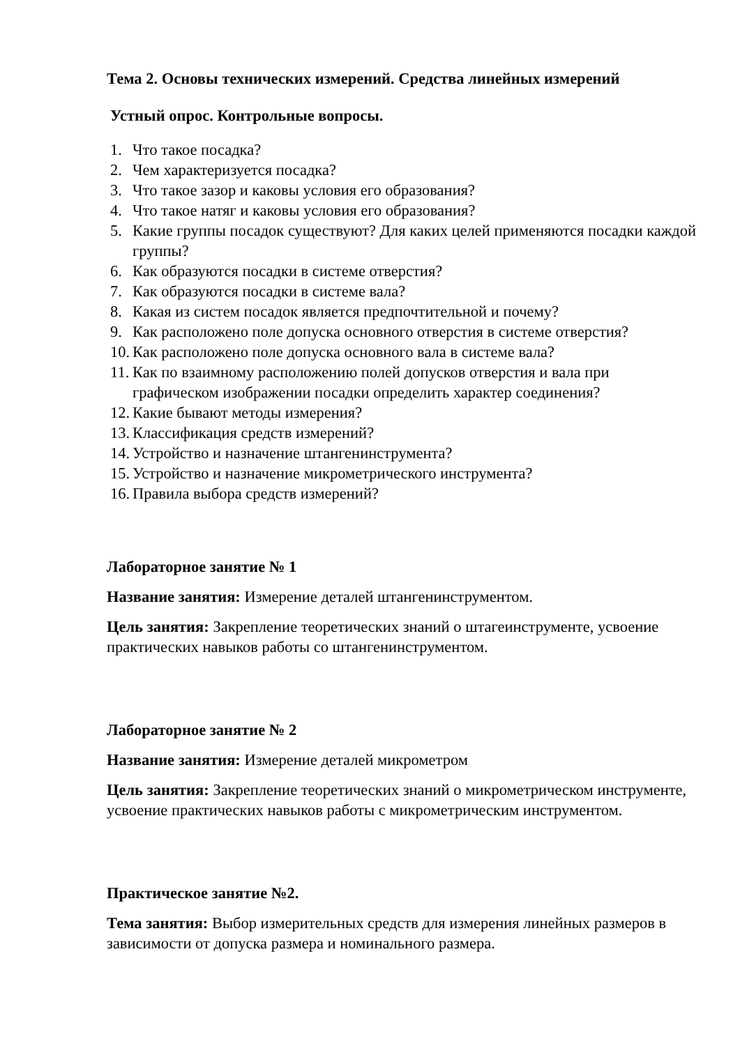Тема 2. Основы технических измерений. Средства линейных измерений
Устный опрос. Контрольные вопросы.
1. Что такое посадка?
2. Чем характеризуется посадка?
3. Что такое зазор и каковы условия его образования?
4. Что такое натяг и каковы условия его образования?
5. Какие группы посадок существуют? Для каких целей применяются посадки каждой группы?
6. Как образуются посадки в системе отверстия?
7. Как образуются посадки в системе вала?
8. Какая из систем посадок является предпочтительной и почему?
9. Как расположено поле допуска основного отверстия в системе отверстия?
10. Как расположено поле допуска основного вала в системе вала?
11. Как по взаимному расположению полей допусков отверстия и вала при графическом изображении посадки определить характер соединения?
12. Какие бывают методы измерения?
13. Классификация средств измерений?
14. Устройство и назначение штангенинструмента?
15. Устройство и назначение микрометрического инструмента?
16. Правила выбора средств измерений?
Лабораторное занятие № 1
Название занятия: Измерение деталей штангенинструментом.
Цель занятия: Закрепление теоретических знаний о штагеинструменте, усвоение практических навыков работы со штангенинструментом.
Лабораторное занятие № 2
Название занятия: Измерение деталей микрометром
Цель занятия: Закрепление теоретических знаний о микрометрическом инструменте, усвоение практических навыков работы с микрометрическим инструментом.
Практическое занятие №2.
Тема занятия: Выбор измерительных средств для измерения линейных размеров в зависимости от допуска размера и номинального размера.